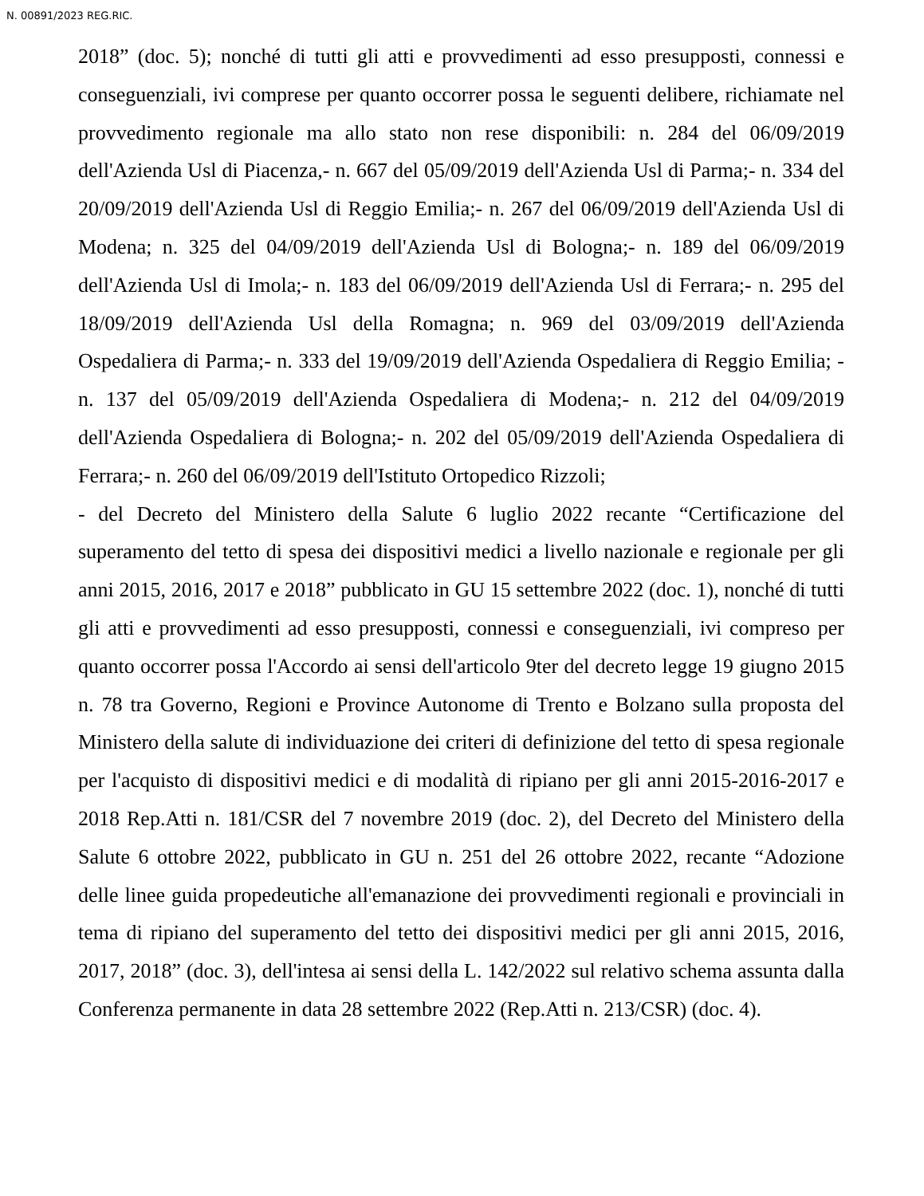N. 00891/2023 REG.RIC.
2018” (doc. 5); nonché di tutti gli atti e provvedimenti ad esso presupposti, connessi e conseguenziali, ivi comprese per quanto occorrer possa le seguenti delibere, richiamate nel provvedimento regionale ma allo stato non rese disponibili: n. 284 del 06/09/2019 dell'Azienda Usl di Piacenza,- n. 667 del 05/09/2019 dell'Azienda Usl di Parma;- n. 334 del 20/09/2019 dell'Azienda Usl di Reggio Emilia;- n. 267 del 06/09/2019 dell'Azienda Usl di Modena; n. 325 del 04/09/2019 dell'Azienda Usl di Bologna;- n. 189 del 06/09/2019 dell'Azienda Usl di Imola;- n. 183 del 06/09/2019 dell'Azienda Usl di Ferrara;- n. 295 del 18/09/2019 dell'Azienda Usl della Romagna; n. 969 del 03/09/2019 dell'Azienda Ospedaliera di Parma;- n. 333 del 19/09/2019 dell'Azienda Ospedaliera di Reggio Emilia; - n. 137 del 05/09/2019 dell'Azienda Ospedaliera di Modena;- n. 212 del 04/09/2019 dell'Azienda Ospedaliera di Bologna;- n. 202 del 05/09/2019 dell'Azienda Ospedaliera di Ferrara;- n. 260 del 06/09/2019 dell'Istituto Ortopedico Rizzoli;
- del Decreto del Ministero della Salute 6 luglio 2022 recante “Certificazione del superamento del tetto di spesa dei dispositivi medici a livello nazionale e regionale per gli anni 2015, 2016, 2017 e 2018” pubblicato in GU 15 settembre 2022 (doc. 1), nonché di tutti gli atti e provvedimenti ad esso presupposti, connessi e conseguenziali, ivi compreso per quanto occorrer possa l'Accordo ai sensi dell'articolo 9ter del decreto legge 19 giugno 2015 n. 78 tra Governo, Regioni e Province Autonome di Trento e Bolzano sulla proposta del Ministero della salute di individuazione dei criteri di definizione del tetto di spesa regionale per l'acquisto di dispositivi medici e di modalità di ripiano per gli anni 2015-2016-2017 e 2018 Rep.Atti n. 181/CSR del 7 novembre 2019 (doc. 2), del Decreto del Ministero della Salute 6 ottobre 2022, pubblicato in GU n. 251 del 26 ottobre 2022, recante “Adozione delle linee guida propedeutiche all'emanazione dei provvedimenti regionali e provinciali in tema di ripiano del superamento del tetto dei dispositivi medici per gli anni 2015, 2016, 2017, 2018” (doc. 3), dell'intesa ai sensi della L. 142/2022 sul relativo schema assunta dalla Conferenza permanente in data 28 settembre 2022 (Rep.Atti n. 213/CSR) (doc. 4).